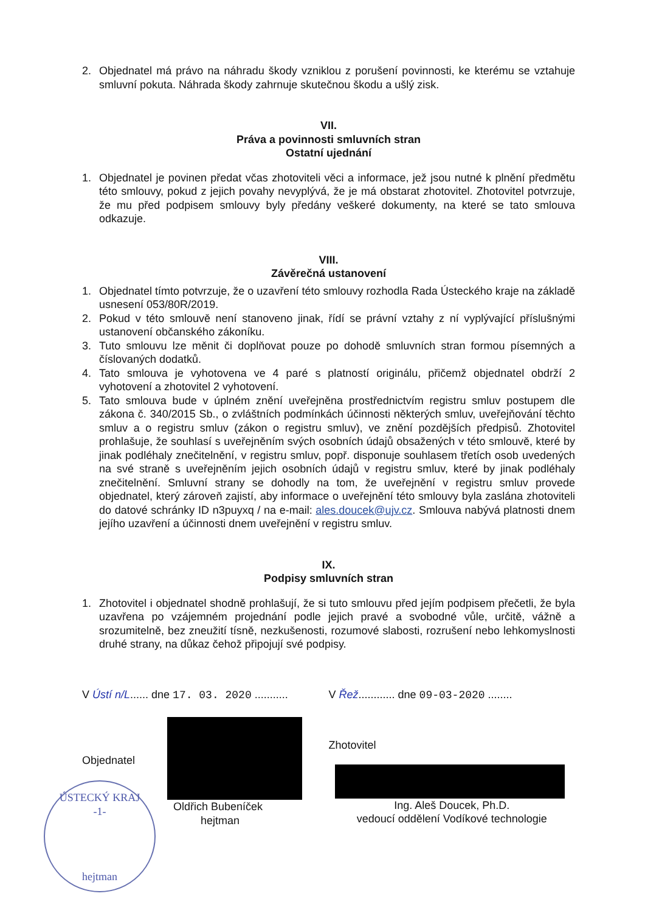2. Objednatel má právo na náhradu škody vzniklou z porušení povinnosti, ke kterému se vztahuje smluvní pokuta. Náhrada škody zahrnuje skutečnou škodu a ušlý zisk.
VII.
Práva a povinnosti smluvních stran
Ostatní ujednání
1. Objednatel je povinen předat včas zhotoviteli věci a informace, jež jsou nutné k plnění předmětu této smlouvy, pokud z jejich povahy nevyplývá, že je má obstarat zhotovitel. Zhotovitel potvrzuje, že mu před podpisem smlouvy byly předány veškeré dokumenty, na které se tato smlouva odkazuje.
VIII.
Závěrečná ustanovení
1. Objednatel tímto potvrzuje, že o uzavření této smlouvy rozhodla Rada Ústeckého kraje na základě usnesení 053/80R/2019.
2. Pokud v této smlouvě není stanoveno jinak, řídí se právní vztahy z ní vyplývající příslušnými ustanovení občanského zákoníku.
3. Tuto smlouvu lze měnit či doplňovat pouze po dohodě smluvních stran formou písemných a číslovaných dodatků.
4. Tato smlouva je vyhotovena ve 4 paré s platností originálu, přičemž objednatel obdrží 2 vyhotovení a zhotovitel 2 vyhotovení.
5. Tato smlouva bude v úplném znění uveřejněna prostřednictvím registru smluv postupem dle zákona č. 340/2015 Sb., o zvláštních podmínkách účinnosti některých smluv, uveřejňování těchto smluv a o registru smluv (zákon o registru smluv), ve znění pozdějších předpisů. Zhotovitel prohlašuje, že souhlasí s uveřejněním svých osobních údajů obsažených v této smlouvě, které by jinak podléhaly znečitelnění, v registru smluv, popř. disponuje souhlasem třetích osob uvedených na své straně s uveřejněním jejich osobních údajů v registru smluv, které by jinak podléhaly znečitelnění. Smluvní strany se dohodly na tom, že uveřejnění v registru smluv provede objednatel, který zároveň zajistí, aby informace o uveřejnění této smlouvy byla zaslána zhotoviteli do datové schránky ID n3puyxq / na e-mail: ales.doucek@ujv.cz. Smlouva nabývá platnosti dnem jejího uzavření a účinnosti dnem uveřejnění v registru smluv.
IX.
Podpisy smluvních stran
1. Zhotovitel i objednatel shodně prohlašují, že si tuto smlouvu před jejím podpisem přečetli, že byla uzavřena po vzájemném projednání podle jejich pravé a svobodné vůle, určitě, vážně a srozumitelně, bez zneužití tísně, nezkušenosti, rozumové slabosti, rozrušení nebo lehkomyslnosti druhé strany, na důkaz čehož připojují své podpisy.
V Ústí n/L...... dne 17. 03. 2020 ...........
Objednatel
Oldřich Bubeníček
hejtman
V Řež............ dne 09-03-2020 ........
Zhotovitel
Ing. Aleš Doucek, Ph.D.
vedoucí oddělení Vodíkové technologie
ÚSTECKÝ KRAJ
-1-
hejtman